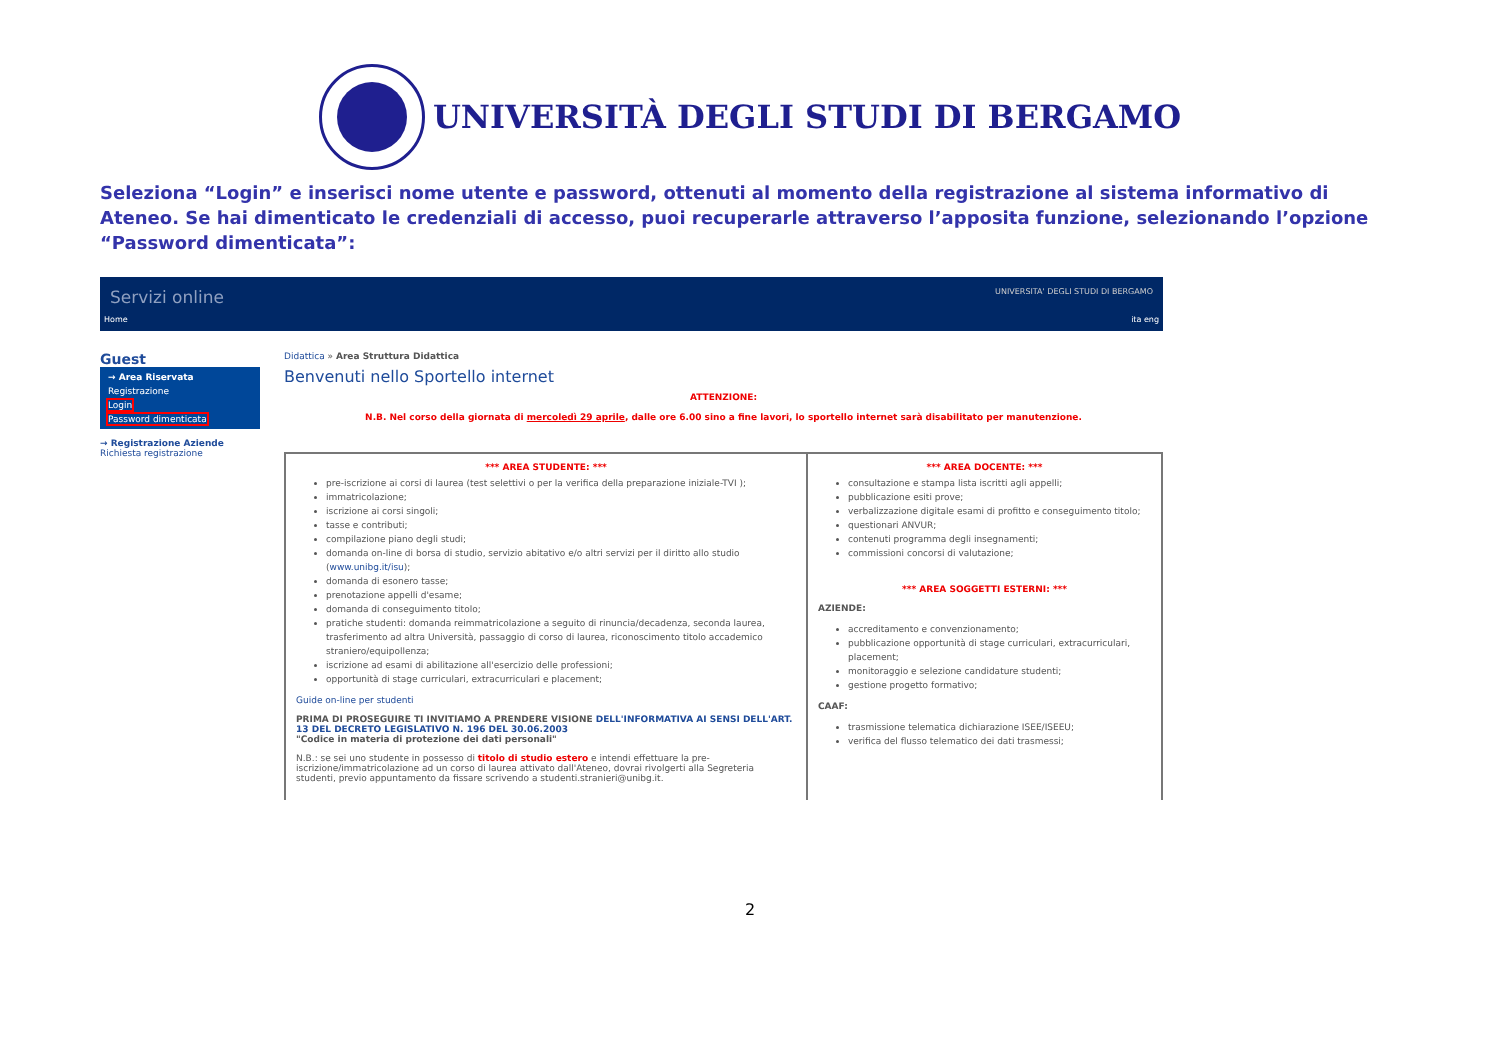UNIVERSITÀ DEGLI STUDI DI BERGAMO
Seleziona “Login” e inserisci nome utente e password, ottenuti al momento della registrazione al sistema informativo di Ateneo. Se hai dimenticato le credenziali di accesso, puoi recuperarle attraverso l’apposita funzione, selezionando l’opzione “Password dimenticata”:
Servizi online UNIVERSITA' DEGLI STUDI DI BERGAMO
Home ita eng
Guest
→ Area Riservata
Registrazione
Login
Password dimenticata
→ Registrazione Aziende
Richiesta registrazione
Didattica » Area Struttura Didattica
Benvenuti nello Sportello internet
ATTENZIONE:
N.B. Nel corso della giornata di mercoledì 29 aprile, dalle ore 6.00 sino a fine lavori, lo sportello internet sarà disabilitato per manutenzione.
*** AREA STUDENTE: ***
pre-iscrizione ai corsi di laurea (test selettivi o per la verifica della preparazione iniziale-TVI );
immatricolazione;
iscrizione ai corsi singoli;
tasse e contributi;
compilazione piano degli studi;
domanda on-line di borsa di studio, servizio abitativo e/o altri servizi per il diritto allo studio (www.unibg.it/isu);
domanda di esonero tasse;
prenotazione appelli d'esame;
domanda di conseguimento titolo;
pratiche studenti: domanda reimmatricolazione a seguito di rinuncia/decadenza, seconda laurea, trasferimento ad altra Università, passaggio di corso di laurea, riconoscimento titolo accademico straniero/equipollenza;
iscrizione ad esami di abilitazione all'esercizio delle professioni;
opportunità di stage curriculari, extracurriculari e placement;
Guide on-line per studenti
PRIMA DI PROSEGUIRE TI INVITIAMO A PRENDERE VISIONE DELL'INFORMATIVA AI SENSI DELL'ART. 13 DEL DECRETO LEGISLATIVO N. 196 DEL 30.06.2003
"Codice in materia di protezione dei dati personali"
N.B.: se sei uno studente in possesso di titolo di studio estero e intendi effettuare la pre-iscrizione/immatricolazione ad un corso di laurea attivato dall'Ateneo, dovrai rivolgerti alla Segreteria studenti, previo appuntamento da fissare scrivendo a studenti.stranieri@unibg.it.
*** AREA DOCENTE: ***
consultazione e stampa lista iscritti agli appelli;
pubblicazione esiti prove;
verbalizzazione digitale esami di profitto e conseguimento titolo;
questionari ANVUR;
contenuti programma degli insegnamenti;
commissioni concorsi di valutazione;
*** AREA SOGGETTI ESTERNI: ***
AZIENDE:
accreditamento e convenzionamento;
pubblicazione opportunità di stage curriculari, extracurriculari, placement;
monitoraggio e selezione candidature studenti;
gestione progetto formativo;
CAAF:
trasmissione telematica dichiarazione ISEE/ISEEU;
verifica del flusso telematico dei dati trasmessi;
2